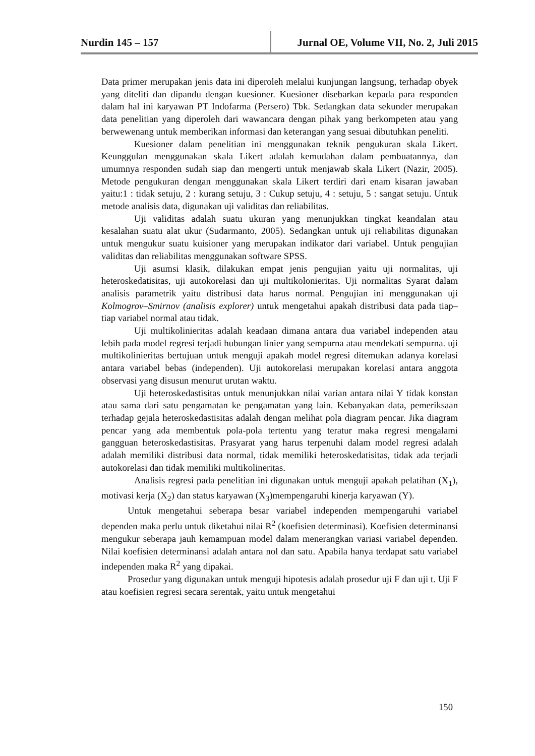Nurdin 145 – 157 Jurnal OE, Volume VII, No. 2, Juli 2015
Data primer merupakan jenis data ini diperoleh melalui kunjungan langsung, terhadap obyek yang diteliti dan dipandu dengan kuesioner. Kuesioner disebarkan kepada para responden dalam hal ini karyawan PT Indofarma (Persero) Tbk. Sedangkan data sekunder merupakan data penelitian yang diperoleh dari wawancara dengan pihak yang berkompeten atau yang berwewenang untuk memberikan informasi dan keterangan yang sesuai dibutuhkan peneliti.
Kuesioner dalam penelitian ini menggunakan teknik pengukuran skala Likert. Keunggulan menggunakan skala Likert adalah kemudahan dalam pembuatannya, dan umumnya responden sudah siap dan mengerti untuk menjawab skala Likert (Nazir, 2005). Metode pengukuran dengan menggunakan skala Likert terdiri dari enam kisaran jawaban yaitu:1 : tidak setuju, 2 : kurang setuju, 3 : Cukup setuju, 4 : setuju, 5 : sangat setuju. Untuk metode analisis data, digunakan uji validitas dan reliabilitas.
Uji validitas adalah suatu ukuran yang menunjukkan tingkat keandalan atau kesalahan suatu alat ukur (Sudarmanto, 2005). Sedangkan untuk uji reliabilitas digunakan untuk mengukur suatu kuisioner yang merupakan indikator dari variabel. Untuk pengujian validitas dan reliabilitas menggunakan software SPSS.
Uji asumsi klasik, dilakukan empat jenis pengujian yaitu uji normalitas, uji heteroskedatisitas, uji autokorelasi dan uji multikolonieritas. Uji normalitas Syarat dalam analisis parametrik yaitu distribusi data harus normal. Pengujian ini menggunakan uji Kolmogrov–Smirnov (analisis explorer) untuk mengetahui apakah distribusi data pada tiap–tiap variabel normal atau tidak.
Uji multikolinieritas adalah keadaan dimana antara dua variabel independen atau lebih pada model regresi terjadi hubungan linier yang sempurna atau mendekati sempurna. uji multikolinieritas bertujuan untuk menguji apakah model regresi ditemukan adanya korelasi antara variabel bebas (independen). Uji autokorelasi merupakan korelasi antara anggota observasi yang disusun menurut urutan waktu.
Uji heteroskedastisitas untuk menunjukkan nilai varian antara nilai Y tidak konstan atau sama dari satu pengamatan ke pengamatan yang lain. Kebanyakan data, pemeriksaan terhadap gejala heteroskedastisitas adalah dengan melihat pola diagram pencar. Jika diagram pencar yang ada membentuk pola-pola tertentu yang teratur maka regresi mengalami gangguan heteroskedastisitas. Prasyarat yang harus terpenuhi dalam model regresi adalah adalah memiliki distribusi data normal, tidak memiliki heteroskedatisitas, tidak ada terjadi autokorelasi dan tidak memiliki multikolineritas.
Analisis regresi pada penelitian ini digunakan untuk menguji apakah pelatihan (X<sub>1</sub>), motivasi kerja (X<sub>2</sub>) dan status karyawan (X<sub>3</sub>)mempengaruhi kinerja karyawan (Y).
Untuk mengetahui seberapa besar variabel independen mempengaruhi variabel dependen maka perlu untuk diketahui nilai R<sup>2</sup> (koefisien determinasi). Koefisien determinansi mengukur seberapa jauh kemampuan model dalam menerangkan variasi variabel dependen. Nilai koefisien determinansi adalah antara nol dan satu. Apabila hanya terdapat satu variabel independen maka R<sup>2</sup> yang dipakai.
Prosedur yang digunakan untuk menguji hipotesis adalah prosedur uji F dan uji t. Uji F atau koefisien regresi secara serentak, yaitu untuk mengetahui
150